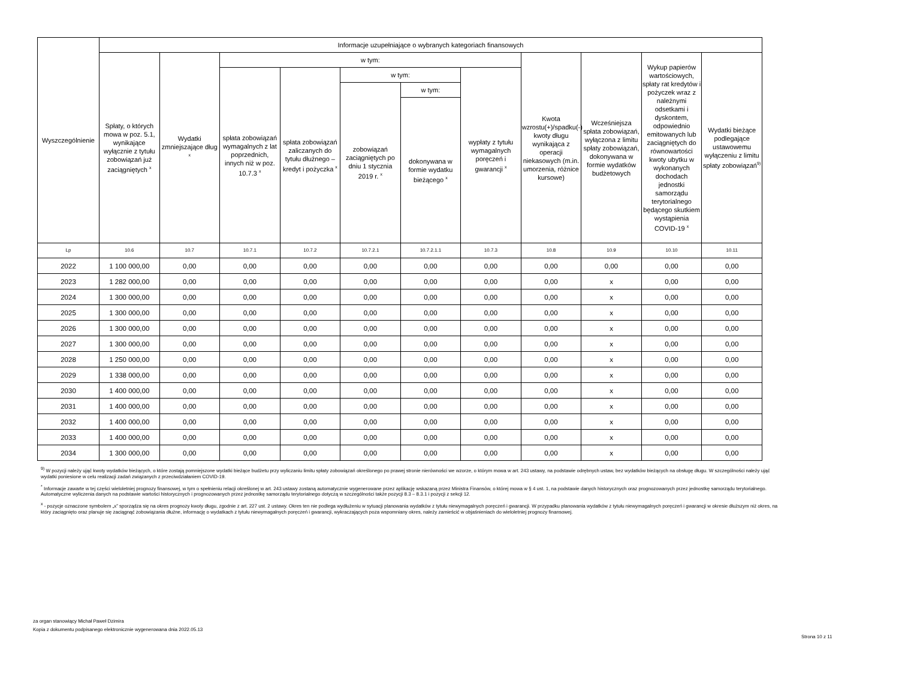| Wyszczególnienie | Informacje uzupełniające o wybranych kategoriach finansowych | | | | | | | | | | |
| --- | --- | --- | --- | --- | --- | --- | --- | --- | --- | --- | --- |
| | Spłaty, o których mowa w poz. 5.1, wynikające wyłącznie z tytułu zobowiązań już zaciągniętych <sup>x</sup> | Wydatki zmniejszające dług <sup>x</sup> | w tym: | | | | | Kwota wzrostu(+)/spadku(-) kwoty długu wynikająca z operacji niekasowych (m.in. umorzenia, różnice kursowe) | Wcześniejsza spłata zobowiązań, wyłączona z limitu spłaty zobowiązań, dokonywana w formie wydatków budżetowych | Wykup papierów wartościowych, spłaty rat kredytów i pożyczek wraz z należnymi odsetkami i dyskontem, odpowiednio emitowanych lub zaciągniętych do równowartości kwoty ubytku w wykonanych dochodach jednostki samorządu terytorialnego będącego skutkiem wystąpienia COVID-19 <sup>x</sup> | Wydatki bieżące podlegające ustawowemu wyłączeniu z limitu spłaty zobowiązań<sup>9)</sup> |
| | | | spłata zobowiązań wymagalnych z lat poprzednich, innych niż w poz. 10.7.3 <sup>x</sup> | spłata zobowiązań zaliczanych do tytułu dłużnego – kredyt i pożyczka <sup>x</sup> | w tym: | | wypłaty z tytułu wymagalnych poręczeń i gwarancji <sup>x</sup> | | | | |
| | | | | | zobowiązań zaciągniętych po dniu 1 stycznia 2019 r. <sup>x</sup> | w tym: | | | | | |
| | | | | | | dokonywana w formie wydatku bieżącego <sup>x</sup> | | | | | |
| Lp | 10.6 | 10.7 | 10.7.1 | 10.7.2 | 10.7.2.1 | 10.7.2.1.1 | 10.7.3 | 10.8 | 10.9 | 10.10 | 10.11 |
| 2022 | 1 100 000,00 | 0,00 | 0,00 | 0,00 | 0,00 | 0,00 | 0,00 | 0,00 | 0,00 | 0,00 | 0,00 |
| 2023 | 1 282 000,00 | 0,00 | 0,00 | 0,00 | 0,00 | 0,00 | 0,00 | 0,00 | x | 0,00 | 0,00 |
| 2024 | 1 300 000,00 | 0,00 | 0,00 | 0,00 | 0,00 | 0,00 | 0,00 | 0,00 | x | 0,00 | 0,00 |
| 2025 | 1 300 000,00 | 0,00 | 0,00 | 0,00 | 0,00 | 0,00 | 0,00 | 0,00 | x | 0,00 | 0,00 |
| 2026 | 1 300 000,00 | 0,00 | 0,00 | 0,00 | 0,00 | 0,00 | 0,00 | 0,00 | x | 0,00 | 0,00 |
| 2027 | 1 300 000,00 | 0,00 | 0,00 | 0,00 | 0,00 | 0,00 | 0,00 | 0,00 | x | 0,00 | 0,00 |
| 2028 | 1 250 000,00 | 0,00 | 0,00 | 0,00 | 0,00 | 0,00 | 0,00 | 0,00 | x | 0,00 | 0,00 |
| 2029 | 1 338 000,00 | 0,00 | 0,00 | 0,00 | 0,00 | 0,00 | 0,00 | 0,00 | x | 0,00 | 0,00 |
| 2030 | 1 400 000,00 | 0,00 | 0,00 | 0,00 | 0,00 | 0,00 | 0,00 | 0,00 | x | 0,00 | 0,00 |
| 2031 | 1 400 000,00 | 0,00 | 0,00 | 0,00 | 0,00 | 0,00 | 0,00 | 0,00 | x | 0,00 | 0,00 |
| 2032 | 1 400 000,00 | 0,00 | 0,00 | 0,00 | 0,00 | 0,00 | 0,00 | 0,00 | x | 0,00 | 0,00 |
| 2033 | 1 400 000,00 | 0,00 | 0,00 | 0,00 | 0,00 | 0,00 | 0,00 | 0,00 | x | 0,00 | 0,00 |
| 2034 | 1 300 000,00 | 0,00 | 0,00 | 0,00 | 0,00 | 0,00 | 0,00 | 0,00 | x | 0,00 | 0,00 |
<sup>9)</sup> W pozycji należy ująć kwoty wydatków bieżących, o które zostają pomniejszone wydatki bieżące budżetu przy wyliczaniu limitu spłaty zobowiązań określonego po prawej stronie nierówności we wzorze, o którym mowa w art. 243 ustawy, na podstawie odrębnych ustaw, bez wydatków bieżących na obsługę długu. W szczególności należy ująć wydatki poniesione w celu realizacji zadań związanych z przeciwdziałaniem COVID-19.
<sup>*</sup> Informacje zawarte w tej części wieloletniej prognozy finansowej, w tym o spełnieniu relacji określonej w art. 243 ustawy zostaną automatycznie wygenerowane przez aplikację wskazaną przez Ministra Finansów, o której mowa w § 4 ust. 1, na podstawie danych historycznych oraz prognozowanych przez jednostkę samorządu terytorialnego. Automatyczne wyliczenia danych na podstawie wartości historycznych i prognozowanych przez jednostkę samorządu terytorialnego dotyczą w szczególności także pozycji 8.3 – 8.3.1 i pozycji z sekcji 12.
<sup>x</sup> - pozycje oznaczone symbolem „x” sporządza się na okres prognozy kwoty długu, zgodnie z art. 227 ust. 2 ustawy. Okres ten nie podlega wydłużeniu w sytuacji planowania wydatków z tytułu niewymagalnych poręczeń i gwarancji. W przypadku planowania wydatków z tytułu niewymagalnych poręczeń i gwarancji w okresie dłuższym niż okres, na który zaciągnięto oraz planuje się zaciągnąć zobowiązania dłużne, informację o wydatkach z tytułu niewymagalnych poręczeń i gwarancji, wykraczających poza wspomniany okres, należy zamieścić w objaśnieniach do wieloletniej prognozy finansowej.
za organ stanowiący Michał Paweł Dzimira
Kopia z dokumentu podpisanego elektronicznie wygenerowana dnia 2022.05.13
Strona 10 z 11